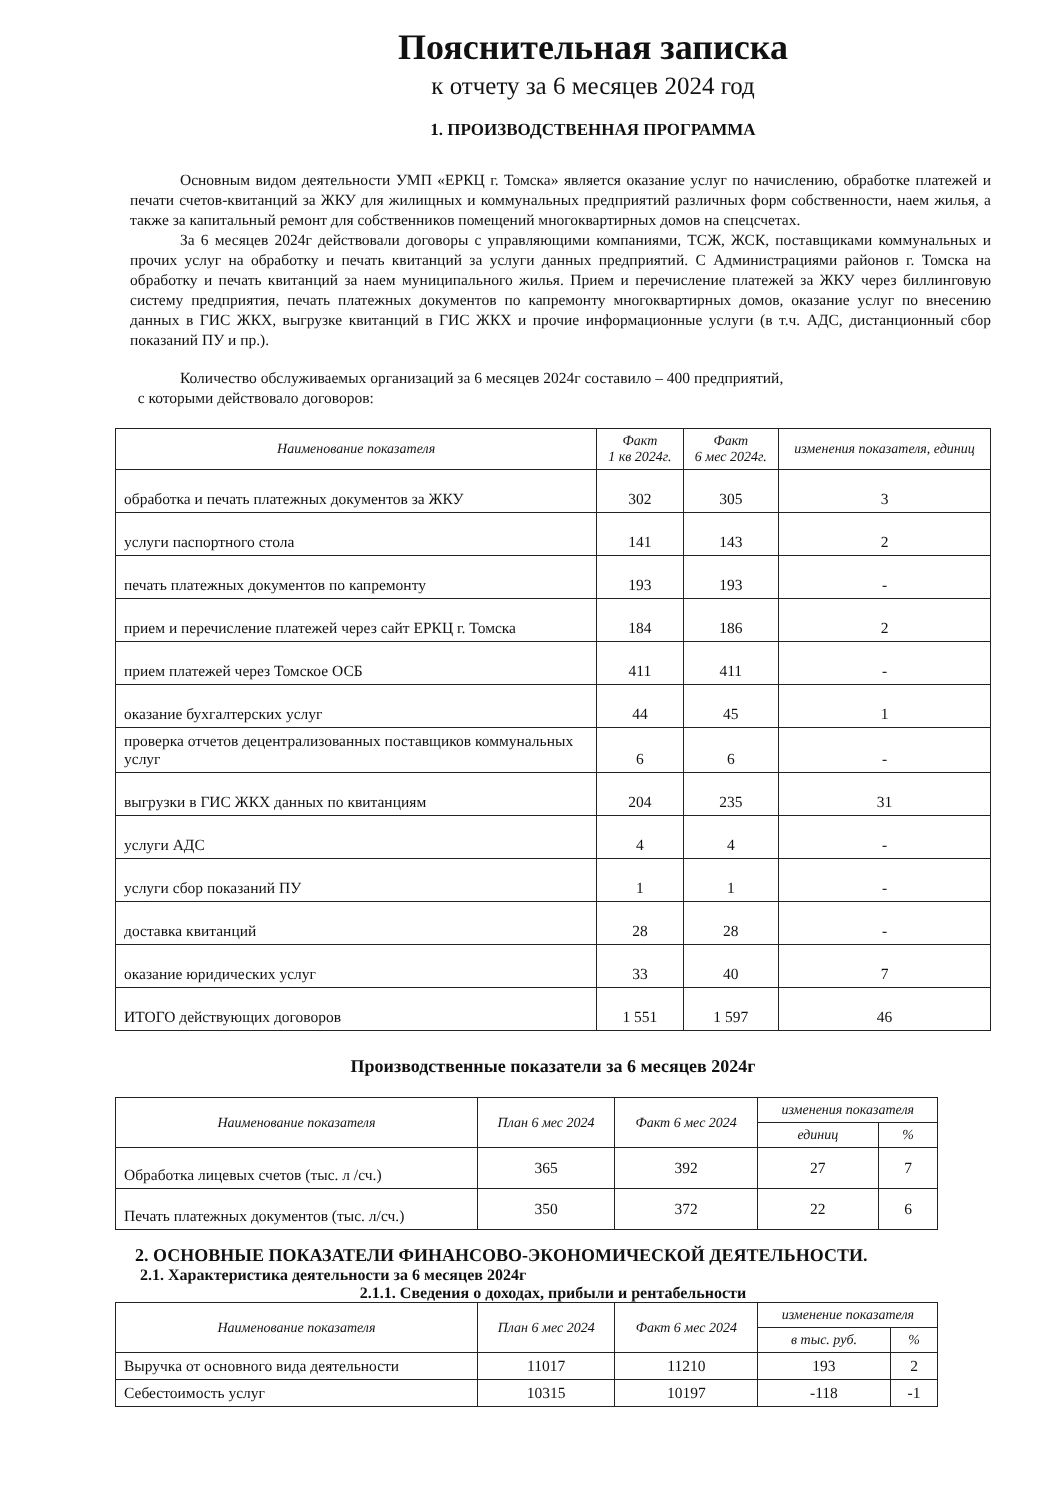Пояснительная записка
к отчету за 6 месяцев 2024 год
1. ПРОИЗВОДСТВЕННАЯ ПРОГРАММА
Основным видом деятельности УМП «ЕРКЦ г. Томска» является оказание услуг по начислению, обработке платежей и печати счетов-квитанций за ЖКУ для жилищных и коммунальных предприятий различных форм собственности, наем жилья, а также за капитальный ремонт для собственников помещений многоквартирных домов на спецсчетах.
За 6 месяцев 2024г действовали договоры с управляющими компаниями, ТСЖ, ЖСК, поставщиками коммунальных и прочих услуг на обработку и печать квитанций за услуги данных предприятий. С Администрациями районов г. Томска на обработку и печать квитанций за наем муниципального жилья. Прием и перечисление платежей за ЖКУ через биллинговую систему предприятия, печать платежных документов по капремонту многоквартирных домов, оказание услуг по внесению данных в ГИС ЖКХ, выгрузке квитанций в ГИС ЖКХ и прочие информационные услуги (в т.ч. АДС, дистанционный сбор показаний ПУ и пр.).
Количество обслуживаемых организаций за 6 месяцев 2024г составило – 400 предприятий,
с которыми действовало договоров:
| Наименование показателя | Факт 1 кв 2024г. | Факт 6 мес 2024г. | изменения показателя, единиц |
| --- | --- | --- | --- |
| обработка и печать платежных документов за ЖКУ | 302 | 305 | 3 |
| услуги паспортного стола | 141 | 143 | 2 |
| печать платежных документов по капремонту | 193 | 193 | - |
| прием и перечисление платежей через сайт ЕРКЦ г. Томска | 184 | 186 | 2 |
| прием платежей через Томское ОСБ | 411 | 411 | - |
| оказание бухгалтерских услуг | 44 | 45 | 1 |
| проверка отчетов децентрализованных поставщиков коммунальных услуг | 6 | 6 | - |
| выгрузки в ГИС ЖКХ данных по квитанциям | 204 | 235 | 31 |
| услуги АДС | 4 | 4 | - |
| услуги сбор показаний ПУ | 1 | 1 | - |
| доставка квитанций | 28 | 28 | - |
| оказание юридических услуг | 33 | 40 | 7 |
| ИТОГО действующих договоров | 1 551 | 1 597 | 46 |
Производственные показатели за 6 месяцев 2024г
| Наименование показателя | План 6 мес 2024 | Факт 6 мес 2024 | изменения показателя | |
| --- | --- | --- | --- | --- |
| | | | единиц | % |
| Обработка лицевых счетов (тыс. л /сч.) | 365 | 392 | 27 | 7 |
| Печать платежных документов (тыс. л/сч.) | 350 | 372 | 22 | 6 |
2. ОСНОВНЫЕ ПОКАЗАТЕЛИ ФИНАНСОВО-ЭКОНОМИЧЕСКОЙ ДЕЯТЕЛЬНОСТИ.
2.1. Характеристика деятельности за 6 месяцев 2024г
2.1.1. Сведения о доходах, прибыли и рентабельности
| Наименование показателя | План 6 мес 2024 | Факт 6 мес 2024 | изменение показателя | |
| --- | --- | --- | --- | --- |
| | | | в тыс. руб. | % |
| Выручка от основного вида деятельности | 11017 | 11210 | 193 | 2 |
| Себестоимость услуг | 10315 | 10197 | -118 | -1 |